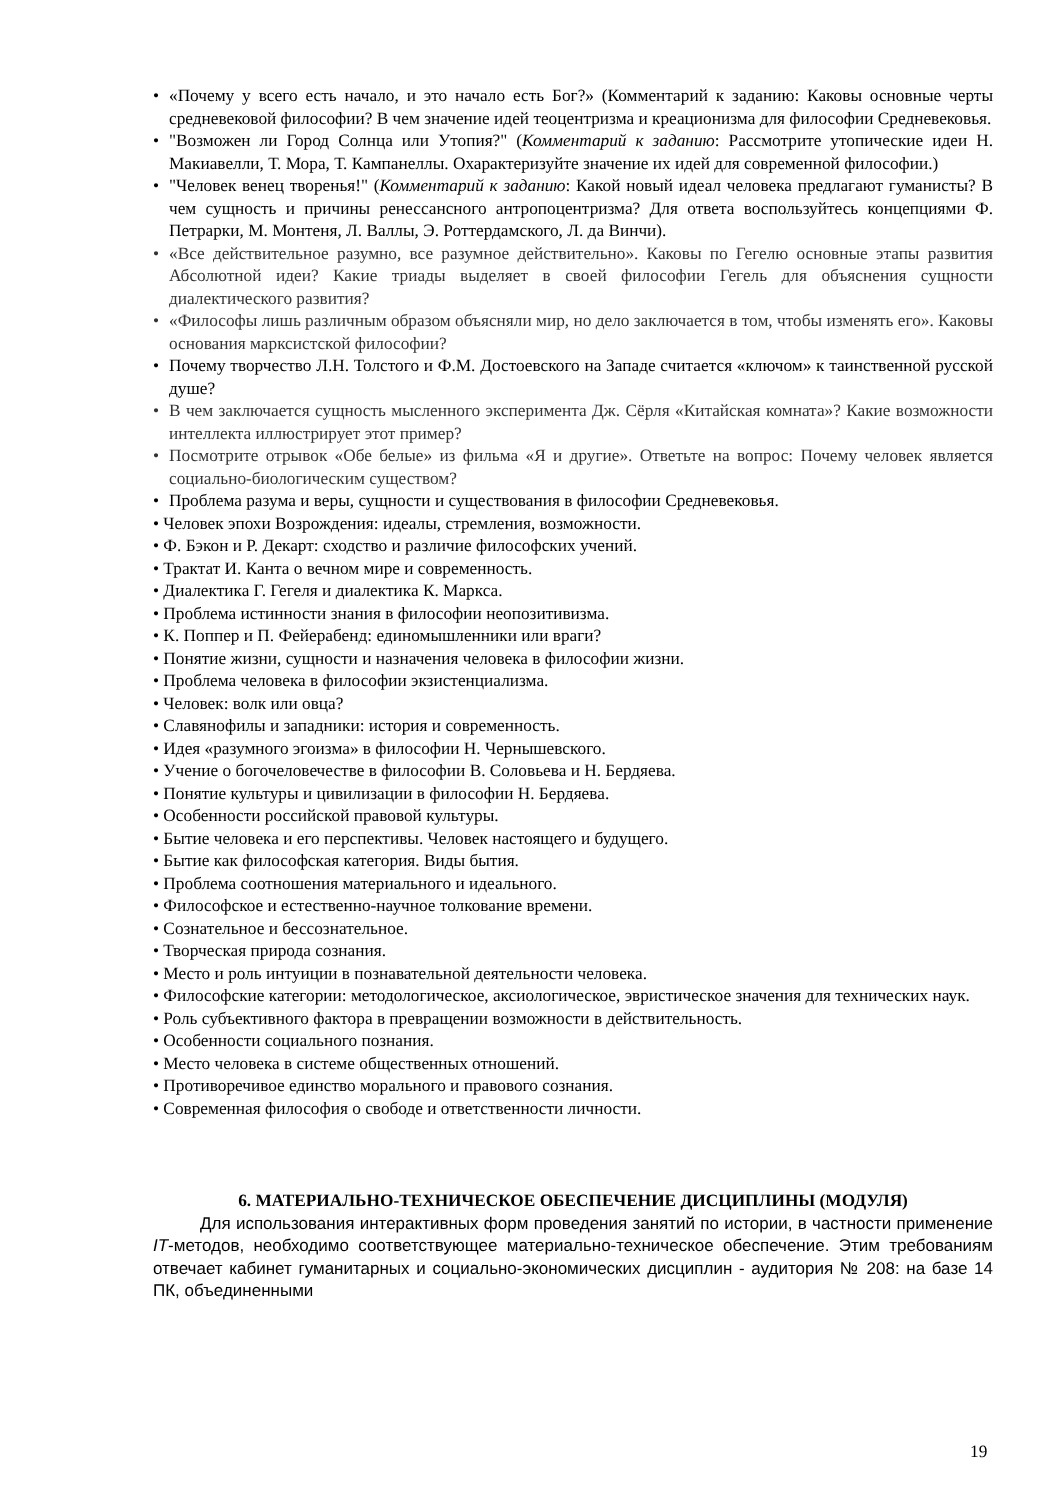• «Почему у всего есть начало, и это начало есть Бог?» (Комментарий к заданию: Каковы основные черты средневековой философии? В чем значение идей теоцентризма и креационизма для философии Средневековья.
• "Возможен ли Город Солнца или Утопия?" (Комментарий к заданию: Рассмотрите утопические идеи Н. Макиавелли, Т. Мора, Т. Кампанеллы. Охарактеризуйте значение их идей для современной философии.)
• "Человек венец творенья!" (Комментарий к заданию: Какой новый идеал человека предлагают гуманисты? В чем сущность и причины ренессансного антропоцентризма? Для ответа воспользуйтесь концепциями Ф. Петрарки, М. Монтеня, Л. Валлы, Э. Роттердамского, Л. да Винчи).
• «Все действительное разумно, все разумное действительно». Каковы по Гегелю основные этапы развития Абсолютной идеи? Какие триады выделяет в своей философии Гегель для объяснения сущности диалектического развития?
• «Философы лишь различным образом объясняли мир, но дело заключается в том, чтобы изменять его». Каковы основания марксистской философии?
• Почему творчество Л.Н. Толстого и Ф.М. Достоевского на Западе считается «ключом» к таинственной русской душе?
• В чем заключается сущность мысленного эксперимента Дж. Сёрля «Китайская комната»? Какие возможности интеллекта иллюстрирует этот пример?
• Посмотрите отрывок «Обе белые» из фильма «Я и другие». Ответьте на вопрос: Почему человек является социально-биологическим существом?
• Проблема разума и веры, сущности и существования в философии Средневековья.
• Человек эпохи Возрождения: идеалы, стремления, возможности.
• Ф. Бэкон и Р. Декарт: сходство и различие философских учений.
• Трактат И. Канта о вечном мире и современность.
• Диалектика Г. Гегеля и диалектика К. Маркса.
• Проблема истинности знания в философии неопозитивизма.
• К. Поппер и П. Фейерабенд: единомышленники или враги?
• Понятие жизни, сущности и назначения человека в философии жизни.
• Проблема человека в философии экзистенциализма.
• Человек: волк или овца?
• Славянофилы и западники: история и современность.
• Идея «разумного эгоизма» в философии Н. Чернышевского.
• Учение о богочеловечестве в философии В. Соловьева и Н. Бердяева.
• Понятие культуры и цивилизации в философии Н. Бердяева.
• Особенности российской правовой культуры.
• Бытие человека и его перспективы. Человек настоящего и будущего.
• Бытие как философская категория. Виды бытия.
• Проблема соотношения материального и идеального.
• Философское и естественно-научное толкование времени.
• Сознательное и бессознательное.
• Творческая природа сознания.
• Место и роль интуиции в познавательной деятельности человека.
• Философские категории: методологическое, аксиологическое, эвристическое значения для технических наук.
• Роль субъективного фактора в превращении возможности в действительность.
• Особенности социального познания.
• Место человека в системе общественных отношений.
• Противоречивое единство морального и правового сознания.
• Современная философия о свободе и ответственности личности.
6. МАТЕРИАЛЬНО-ТЕХНИЧЕСКОЕ ОБЕСПЕЧЕНИЕ ДИСЦИПЛИНЫ (МОДУЛЯ)
Для использования интерактивных форм проведения занятий по истории, в частности применение IT-методов, необходимо соответствующее материально-техническое обеспечение. Этим требованиям отвечает кабинет гуманитарных и социально-экономических дисциплин - аудитория № 208: на базе 14 ПК, объединенными
19